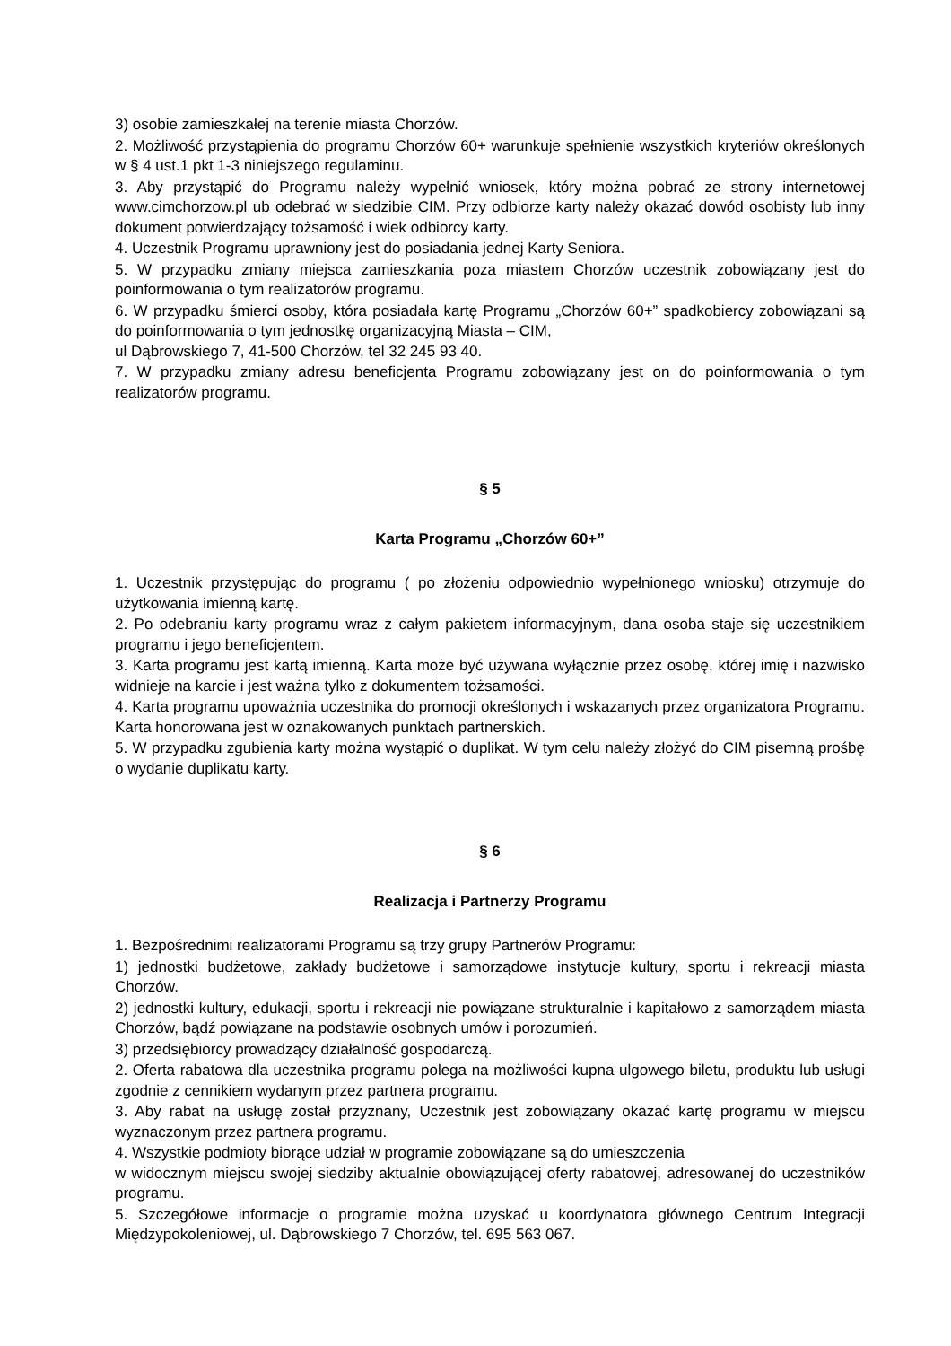3) osobie zamieszkałej na terenie miasta Chorzów.
2. Możliwość przystąpienia do programu Chorzów 60+ warunkuje spełnienie wszystkich kryteriów określonych w § 4 ust.1 pkt 1-3 niniejszego regulaminu.
3. Aby przystąpić do Programu należy wypełnić wniosek, który można pobrać ze strony internetowej www.cimchorzow.pl ub odebrać w siedzibie CIM. Przy odbiorze karty należy okazać dowód osobisty lub inny dokument potwierdzający tożsamość i wiek odbiorcy karty.
4. Uczestnik Programu uprawniony jest do posiadania jednej Karty Seniora.
5. W przypadku zmiany miejsca zamieszkania poza miastem Chorzów uczestnik zobowiązany jest do poinformowania o tym realizatorów programu.
6. W przypadku śmierci osoby, która posiadała kartę Programu „Chorzów 60+” spadkobiercy zobowiązani są do poinformowania o tym jednostkę organizacyjną Miasta – CIM,
ul Dąbrowskiego 7, 41-500 Chorzów, tel 32 245 93 40.
7. W przypadku zmiany adresu beneficjenta Programu zobowiązany jest on do poinformowania o tym realizatorów programu.
§ 5
Karta Programu „Chorzów 60+”
1. Uczestnik przystępując do programu ( po złożeniu odpowiednio wypełnionego wniosku) otrzymuje do użytkowania imienną kartę.
2. Po odebraniu karty programu wraz z całym pakietem informacyjnym, dana osoba staje się uczestnikiem programu i jego beneficjentem.
3. Karta programu jest kartą imienną. Karta może być używana wyłącznie przez osobę, której imię i nazwisko widnieje na karcie i jest ważna tylko z dokumentem tożsamości.
4. Karta programu upoważnia uczestnika do promocji określonych i wskazanych przez organizatora Programu. Karta honorowana jest w oznakowanych punktach partnerskich.
5. W przypadku zgubienia karty można wystąpić o duplikat. W tym celu należy złożyć do CIM pisemną prośbę o wydanie duplikatu karty.
§ 6
Realizacja i Partnerzy Programu
1. Bezpośrednimi realizatorami Programu są trzy grupy Partnerów Programu:
1) jednostki budżetowe, zakłady budżetowe i samorządowe instytucje kultury, sportu i rekreacji miasta Chorzów.
2) jednostki kultury, edukacji, sportu i rekreacji nie powiązane strukturalnie i kapitałowo z samorządem miasta Chorzów, bądź powiązane na podstawie osobnych umów i porozumień.
3) przedsiębiorcy prowadzący działalność gospodarczą.
2. Oferta rabatowa dla uczestnika programu polega na możliwości kupna ulgowego biletu, produktu lub usługi zgodnie z cennikiem wydanym przez partnera programu.
3. Aby rabat na usługę został przyznany, Uczestnik jest zobowiązany okazać kartę programu w miejscu wyznaczonym przez partnera programu.
4. Wszystkie podmioty biorące udział w programie zobowiązane są do umieszczenia
w widocznym miejscu swojej siedziby aktualnie obowiązującej oferty rabatowej, adresowanej do uczestników programu.
5. Szczegółowe informacje o programie można uzyskać u koordynatora głównego Centrum Integracji Międzypokoleniowej, ul. Dąbrowskiego 7 Chorzów, tel. 695 563 067.